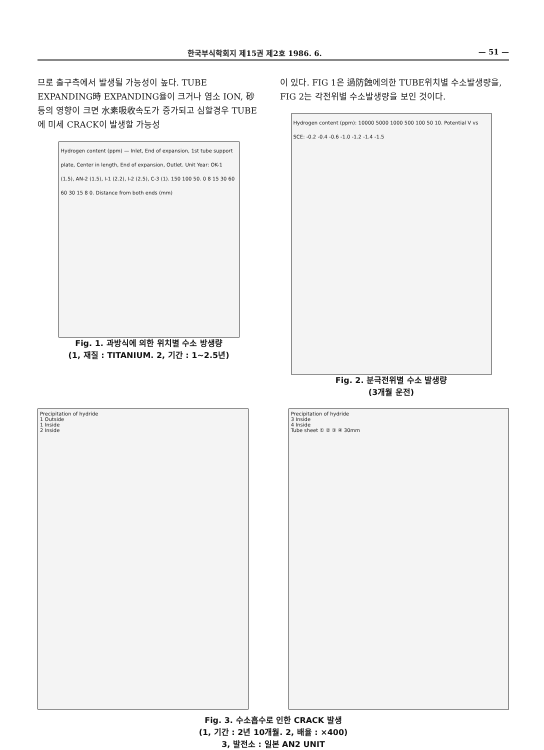한국부식학회지 제15권 제2호 1986. 6. — 51 —
므로 출구측에서 발생될 가능성이 높다. TUBE EXPANDING時 EXPANDING율이 크거나 염소 ION, 砂등의 영향이 크면 水素吸收속도가 증가되고 심할경우 TUBE에 미세 CRACK이 발생할 가능성
Hydrogen content (ppm) — Inlet, End of expansion, 1st tube support plate, Center in length, End of expansion, Outlet. Unit Year: OK-1 (1.5), AN-2 (1.5), I-1 (2.2), I-2 (2.5), C-3 (1). 150 100 50. 0 8 15 30 60 60 30 15 8 0. Distance from both ends (mm)
Fig. 1. 과방식에 의한 위치별 수소 방생량
(1, 재질 : TITANIUM. 2, 기간 : 1∼2.5년)
이 있다. FIG 1은 過防蝕에의한 TUBE위치별 수소발생량을, FIG 2는 각전위별 수소발생량을 보인 것이다.
Hydrogen content (ppm): 10000 5000 1000 500 100 50 10. Potential V vs SCE: -0.2 -0.4 -0.6 -1.0 -1.2 -1.4 -1.5
Fig. 2. 분극전위별 수소 발생량
(3개월 운전)
Precipitation of hydride
1 Outside
1 Inside
2 Inside
Precipitation of hydride
3 Inside
4 Inside
Tube sheet ① ② ③ ④ 30mm
Fig. 3. 수소흡수로 인한 CRACK 발생
(1, 기간 : 2년 10개월. 2, 배율 : ×400)
3, 발전소 : 일본 AN2 UNIT